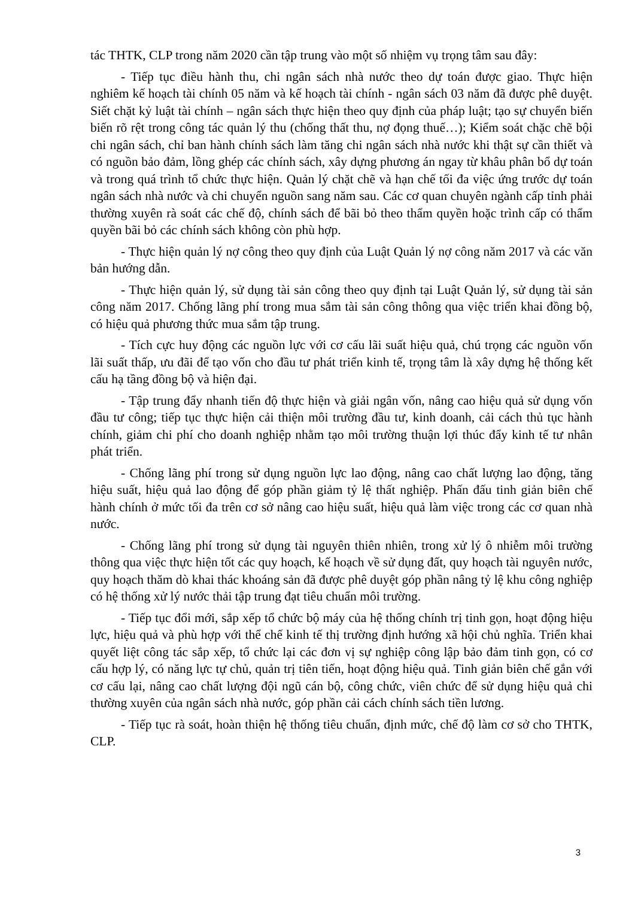tác THTK, CLP trong năm 2020 cần tập trung vào một số nhiệm vụ trọng tâm sau đây:
- Tiếp tục điều hành thu, chi ngân sách nhà nước theo dự toán được giao. Thực hiện nghiêm kế hoạch tài chính 05 năm và kế hoạch tài chính - ngân sách 03 năm đã được phê duyệt. Siết chặt kỷ luật tài chính – ngân sách thực hiện theo quy định của pháp luật; tạo sự chuyển biến biến rõ rệt trong công tác quản lý thu (chống thất thu, nợ đọng thuế…); Kiểm soát chặc chẽ bội chi ngân sách, chỉ ban hành chính sách làm tăng chi ngân sách nhà nước khi thật sự cần thiết và có nguồn bảo đảm, lồng ghép các chính sách, xây dựng phương án ngay từ khâu phân bổ dự toán và trong quá trình tổ chức thực hiện. Quản lý chặt chẽ và hạn chế tối đa việc ứng trước dự toán ngân sách nhà nước và chi chuyển nguồn sang năm sau. Các cơ quan chuyên ngành cấp tỉnh phải thường xuyên rà soát các chế độ, chính sách để bãi bỏ theo thẩm quyền hoặc trình cấp có thẩm quyền bãi bỏ các chính sách không còn phù hợp.
- Thực hiện quản lý nợ công theo quy định của Luật Quản lý nợ công năm 2017 và các văn bản hướng dẫn.
- Thực hiện quản lý, sử dụng tài sản công theo quy định tại Luật Quản lý, sử dụng tài sản công năm 2017. Chống lãng phí trong mua sắm tài sản công thông qua việc triển khai đồng bộ, có hiệu quả phương thức mua sắm tập trung.
- Tích cực huy động các nguồn lực với cơ cấu lãi suất hiệu quả, chú trọng các nguồn vốn lãi suất thấp, ưu đãi để tạo vốn cho đầu tư phát triển kinh tế, trọng tâm là xây dựng hệ thống kết cấu hạ tầng đồng bộ và hiện đại.
- Tập trung đẩy nhanh tiến độ thực hiện và giải ngân vốn, nâng cao hiệu quả sử dụng vốn đầu tư công; tiếp tục thực hiện cải thiện môi trường đầu tư, kinh doanh, cải cách thủ tục hành chính, giảm chi phí cho doanh nghiệp nhằm tạo môi trường thuận lợi thúc đẩy kinh tế tư nhân phát triển.
- Chống lãng phí trong sử dụng nguồn lực lao động, nâng cao chất lượng lao động, tăng hiệu suất, hiệu quả lao động để góp phần giảm tỷ lệ thất nghiệp. Phấn đấu tinh giản biên chế hành chính ở mức tối đa trên cơ sở nâng cao hiệu suất, hiệu quả làm việc trong các cơ quan nhà nước.
- Chống lãng phí trong sử dụng tài nguyên thiên nhiên, trong xử lý ô nhiễm môi trường thông qua việc thực hiện tốt các quy hoạch, kế hoạch về sử dụng đất, quy hoạch tài nguyên nước, quy hoạch thăm dò khai thác khoáng sản đã được phê duyệt góp phần nâng tỷ lệ khu công nghiệp có hệ thống xử lý nước thải tập trung đạt tiêu chuẩn môi trường.
- Tiếp tục đổi mới, sắp xếp tổ chức bộ máy của hệ thống chính trị tinh gọn, hoạt động hiệu lực, hiệu quả và phù hợp với thể chế kinh tế thị trường định hướng xã hội chủ nghĩa. Triển khai quyết liệt công tác sắp xếp, tổ chức lại các đơn vị sự nghiệp công lập bảo đảm tinh gọn, có cơ cấu hợp lý, có năng lực tự chủ, quản trị tiên tiến, hoạt động hiệu quả. Tinh giản biên chế gắn với cơ cấu lại, nâng cao chất lượng đội ngũ cán bộ, công chức, viên chức để sử dụng hiệu quả chi thường xuyên của ngân sách nhà nước, góp phần cải cách chính sách tiền lương.
- Tiếp tục rà soát, hoàn thiện hệ thống tiêu chuẩn, định mức, chế độ làm cơ sở cho THTK, CLP.
3